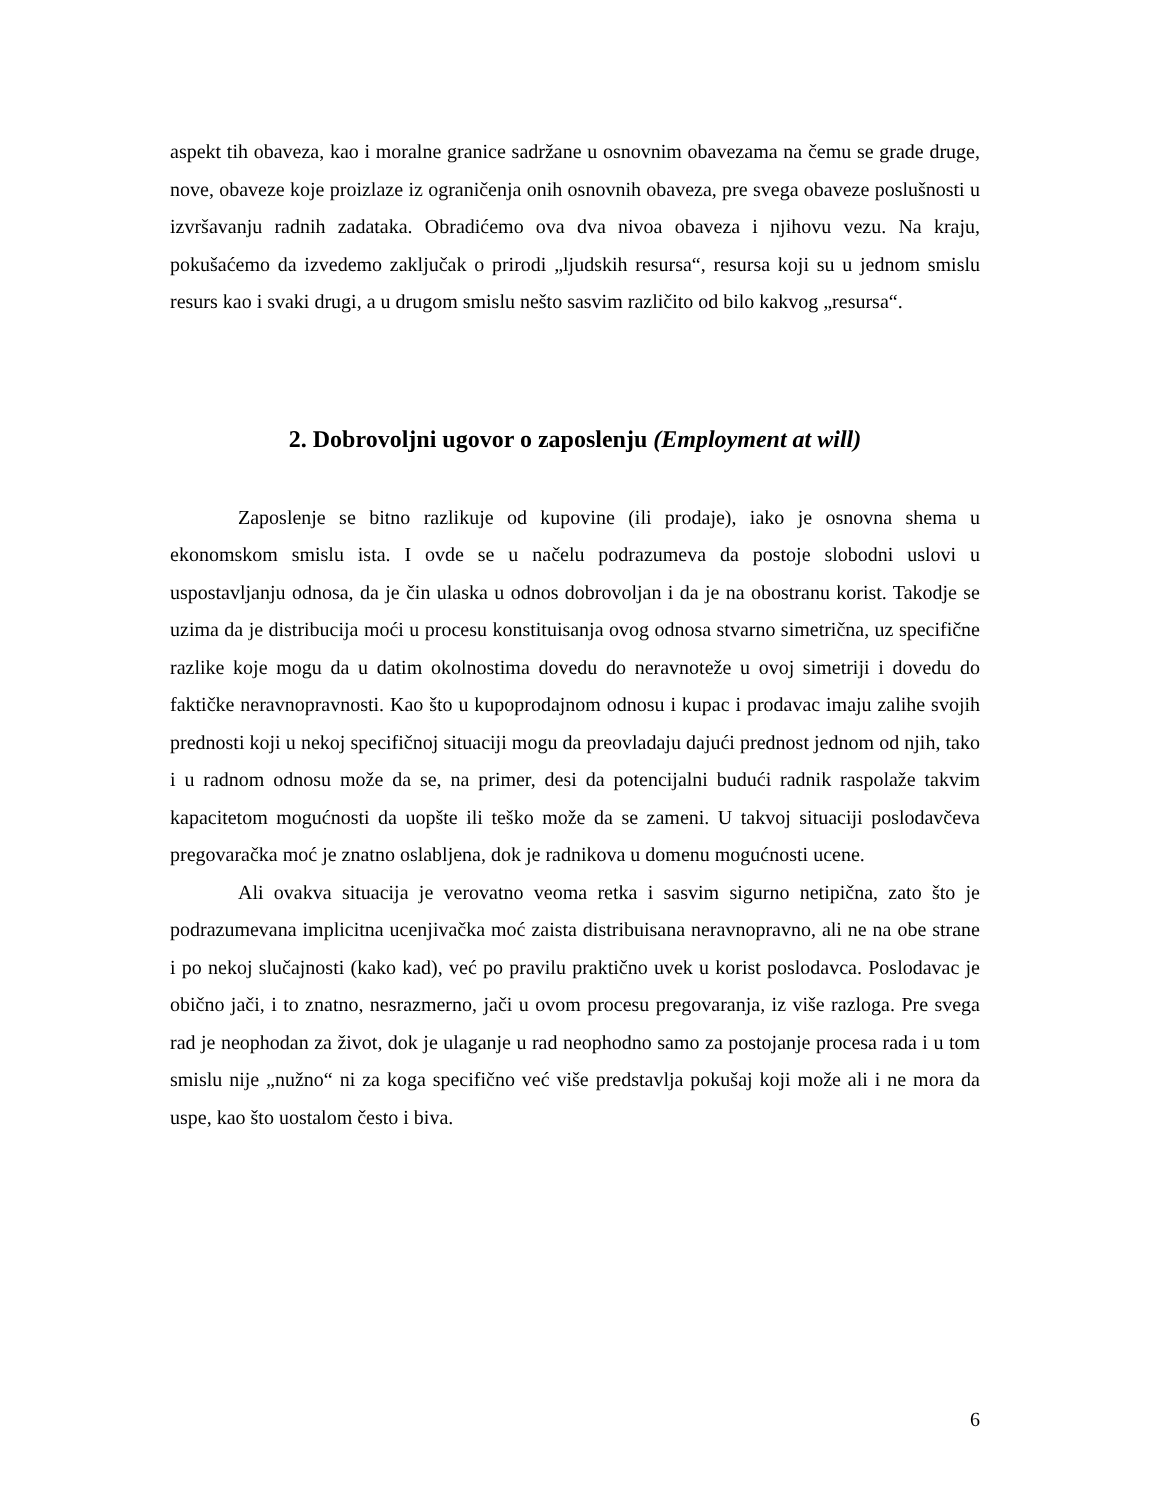aspekt tih obaveza, kao i moralne granice sadržane u osnovnim obavezama na čemu se grade druge, nove, obaveze koje proizlaze iz ograničenja onih osnovnih obaveza, pre svega obaveze poslušnosti u izvršavanju radnih zadataka. Obradićemo ova dva nivoa obaveza i njihovu vezu. Na kraju, pokušaćemo da izvedemo zaključak o prirodi „ljudskih resursa“, resursa koji su u jednom smislu resurs kao i svaki drugi, a u drugom smislu nešto sasvim različito od bilo kakvog „resursa“.
2. Dobrovoljni ugovor o zaposlenju (Employment at will)
Zaposlenje se bitno razlikuje od kupovine (ili prodaje), iako je osnovna shema u ekonomskom smislu ista. I ovde se u načelu podrazumeva da postoje slobodni uslovi u uspostavljanju odnosa, da je čin ulaska u odnos dobrovoljan i da je na obostranu korist. Takodje se uzima da je distribucija moći u procesu konstituisanja ovog odnosa stvarno simetrična, uz specifične razlike koje mogu da u datim okolnostima dovedu do neravnoteže u ovoj simetriji i dovedu do faktičke neravnopravnosti. Kao što u kupoprodajnom odnosu i kupac i prodavac imaju zalihe svojih prednosti koji u nekoj specifičnoj situaciji mogu da preovladaju dajući prednost jednom od njih, tako i u radnom odnosu može da se, na primer, desi da potencijalni budući radnik raspolaže takvim kapacitetom mogućnosti da uopšte ili teško može da se zameni. U takvoj situaciji poslodavčeva pregovaračka moć je znatno oslabljena, dok je radnikova u domenu mogućnosti ucene.
Ali ovakva situacija je verovatno veoma retka i sasvim sigurno netipična, zato što je podrazumevana implicitna ucenjivačka moć zaista distribuisana neravnopravno, ali ne na obe strane i po nekoj slučajnosti (kako kad), već po pravilu praktično uvek u korist poslodavca. Poslodavac je obično jači, i to znatno, nesrazmerno, jači u ovom procesu pregovaranja, iz više razloga. Pre svega rad je neophodan za život, dok je ulaganje u rad neophodno samo za postojanje procesa rada i u tom smislu nije „nužno“ ni za koga specifično već više predstavlja pokušaj koji može ali i ne mora da uspe, kao što uostalom često i biva.
6